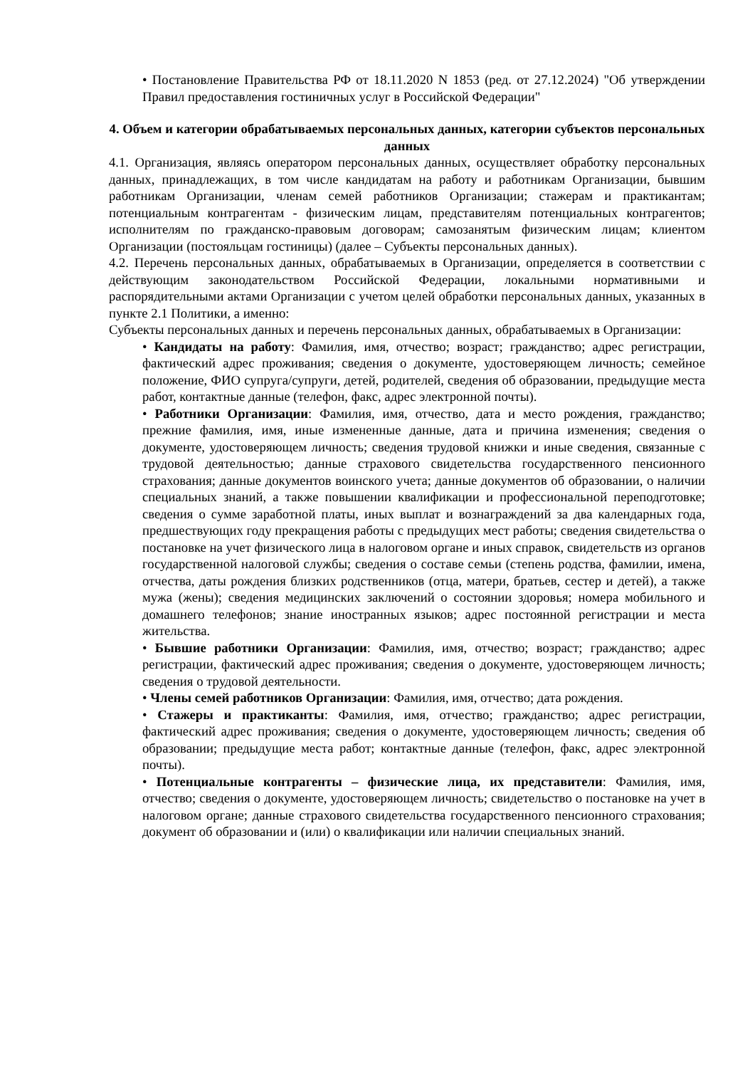• Постановление Правительства РФ от 18.11.2020 N 1853 (ред. от 27.12.2024) "Об утверждении Правил предоставления гостиничных услуг в Российской Федерации"
4. Объем и категории обрабатываемых персональных данных, категории субъектов персональных данных
4.1. Организация, являясь оператором персональных данных, осуществляет обработку персональных данных, принадлежащих, в том числе кандидатам на работу и работникам Организации, бывшим работникам Организации, членам семей работников Организации; стажерам и практикантам; потенциальным контрагентам - физическим лицам, представителям потенциальных контрагентов; исполнителям по гражданско-правовым договорам; самозанятым физическим лицам; клиентом Организации (постояльцам гостиницы) (далее – Субъекты персональных данных).
4.2. Перечень персональных данных, обрабатываемых в Организации, определяется в соответствии с действующим законодательством Российской Федерации, локальными нормативными и распорядительными актами Организации с учетом целей обработки персональных данных, указанных в пункте 2.1 Политики, а именно:
Субъекты персональных данных и перечень персональных данных, обрабатываемых в Организации:
• Кандидаты на работу: Фамилия, имя, отчество; возраст; гражданство; адрес регистрации, фактический адрес проживания; сведения о документе, удостоверяющем личность; семейное положение, ФИО супруга/супруги, детей, родителей, сведения об образовании, предыдущие места работ, контактные данные (телефон, факс, адрес электронной почты).
• Работники Организации: Фамилия, имя, отчество, дата и место рождения, гражданство; прежние фамилия, имя, иные измененные данные, дата и причина изменения; сведения о документе, удостоверяющем личность; сведения трудовой книжки и иные сведения, связанные с трудовой деятельностью; данные страхового свидетельства государственного пенсионного страхования; данные документов воинского учета; данные документов об образовании, о наличии специальных знаний, а также повышении квалификации и профессиональной переподготовке; сведения о сумме заработной платы, иных выплат и вознаграждений за два календарных года, предшествующих году прекращения работы с предыдущих мест работы; сведения свидетельства о постановке на учет физического лица в налоговом органе и иных справок, свидетельств из органов государственной налоговой службы; сведения о составе семьи (степень родства, фамилии, имена, отчества, даты рождения близких родственников (отца, матери, братьев, сестер и детей), а также мужа (жены); сведения медицинских заключений о состоянии здоровья; номера мобильного и домашнего телефонов; знание иностранных языков; адрес постоянной регистрации и места жительства.
• Бывшие работники Организации: Фамилия, имя, отчество; возраст; гражданство; адрес регистрации, фактический адрес проживания; сведения о документе, удостоверяющем личность; сведения о трудовой деятельности.
• Члены семей работников Организации: Фамилия, имя, отчество; дата рождения.
• Стажеры и практиканты: Фамилия, имя, отчество; гражданство; адрес регистрации, фактический адрес проживания; сведения о документе, удостоверяющем личность; сведения об образовании; предыдущие места работ; контактные данные (телефон, факс, адрес электронной почты).
• Потенциальные контрагенты – физические лица, их представители: Фамилия, имя, отчество; сведения о документе, удостоверяющем личность; свидетельство о постановке на учет в налоговом органе; данные страхового свидетельства государственного пенсионного страхования; документ об образовании и (или) о квалификации или наличии специальных знаний.